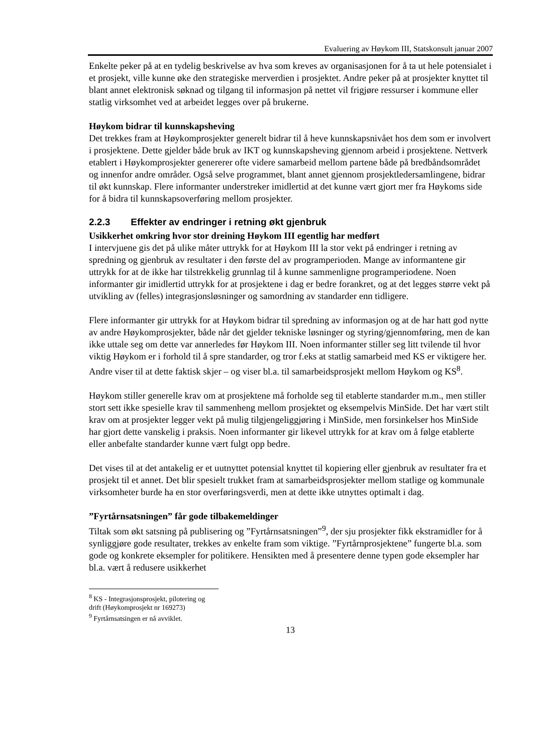Evaluering av Høykom III, Statskonsult januar 2007
Enkelte peker på at en tydelig beskrivelse av hva som kreves av organisasjonen for å ta ut hele potensialet i et prosjekt, ville kunne øke den strategiske merverdien i prosjektet. Andre peker på at prosjekter knyttet til blant annet elektronisk søknad og tilgang til informasjon på nettet vil frigjøre ressurser i kommune eller statlig virksomhet ved at arbeidet legges over på brukerne.
Høykom bidrar til kunnskapsheving
Det trekkes fram at Høykomprosjekter generelt bidrar til å heve kunnskapsnivået hos dem som er involvert i prosjektene. Dette gjelder både bruk av IKT og kunnskapsheving gjennom arbeid i prosjektene. Nettverk etablert i Høykomprosjekter genererer ofte videre samarbeid mellom partene både på bredbåndsområdet og innenfor andre områder. Også selve programmet, blant annet gjennom prosjektledersamlingene, bidrar til økt kunnskap. Flere informanter understreker imidlertid at det kunne vært gjort mer fra Høykoms side for å bidra til kunnskapsoverføring mellom prosjekter.
2.2.3 Effekter av endringer i retning økt gjenbruk
Usikkerhet omkring hvor stor dreining Høykom III egentlig har medført
I intervjuene gis det på ulike måter uttrykk for at Høykom III la stor vekt på endringer i retning av spredning og gjenbruk av resultater i den første del av programperioden. Mange av informantene gir uttrykk for at de ikke har tilstrekkelig grunnlag til å kunne sammenligne programperiodene. Noen informanter gir imidlertid uttrykk for at prosjektene i dag er bedre forankret, og at det legges større vekt på utvikling av (felles) integrasjonsløsninger og samordning av standarder enn tidligere.
Flere informanter gir uttrykk for at Høykom bidrar til spredning av informasjon og at de har hatt god nytte av andre Høykomprosjekter, både når det gjelder tekniske løsninger og styring/gjennomføring, men de kan ikke uttale seg om dette var annerledes før Høykom III. Noen informanter stiller seg litt tvilende til hvor viktig Høykom er i forhold til å spre standarder, og tror f.eks at statlig samarbeid med KS er viktigere her. Andre viser til at dette faktisk skjer – og viser bl.a. til samarbeidsprosjekt mellom Høykom og KS<sup>8</sup>.
Høykom stiller generelle krav om at prosjektene må forholde seg til etablerte standarder m.m., men stiller stort sett ikke spesielle krav til sammenheng mellom prosjektet og eksempelvis MinSide. Det har vært stilt krav om at prosjekter legger vekt på mulig tilgjengeliggjøring i MinSide, men forsinkelser hos MinSide har gjort dette vanskelig i praksis. Noen informanter gir likevel uttrykk for at krav om å følge etablerte eller anbefalte standarder kunne vært fulgt opp bedre.
Det vises til at det antakelig er et uutnyttet potensial knyttet til kopiering eller gjenbruk av resultater fra et prosjekt til et annet. Det blir spesielt trukket fram at samarbeidsprosjekter mellom statlige og kommunale virksomheter burde ha en stor overføringsverdi, men at dette ikke utnyttes optimalt i dag.
”Fyrtårnsatsningen” får gode tilbakemeldinger
Tiltak som økt satsning på publisering og ”Fyrtårnsatsningen”<sup>9</sup>, der sju prosjekter fikk ekstramidler for å synliggjøre gode resultater, trekkes av enkelte fram som viktige. ”Fyrtårnprosjektene” fungerte bl.a. som gode og konkrete eksempler for politikere. Hensikten med å presentere denne typen gode eksempler har bl.a. vært å redusere usikkerhet
<sup>8</sup> KS - Integrasjonsprosjekt, pilotering og drift (Høykomprosjekt nr 169273)
<sup>9</sup> Fyrtårnsatsingen er nå avviklet.
13